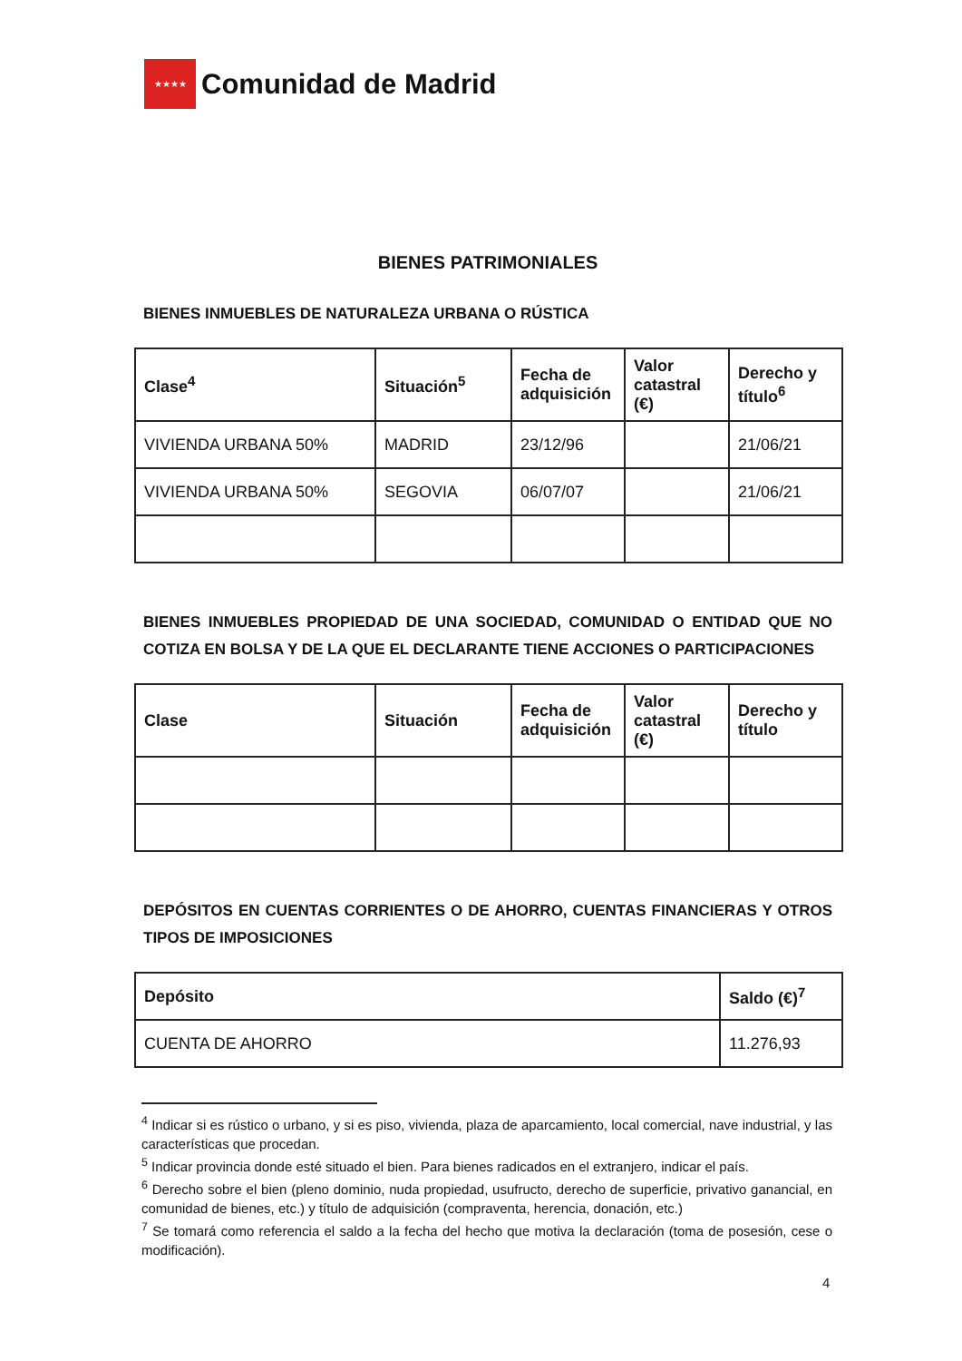★★★★
Comunidad de Madrid
BIENES PATRIMONIALES
BIENES INMUEBLES DE NATURALEZA URBANA O RÚSTICA
| Clase<sup>4</sup> | Situación<sup>5</sup> | Fecha de adquisición | Valor catastral (€) | Derecho y título<sup>6</sup> |
| --- | --- | --- | --- | --- |
| VIVIENDA URBANA 50% | MADRID | 23/12/96 | | 21/06/21 |
| VIVIENDA URBANA 50% | SEGOVIA | 06/07/07 | | 21/06/21 |
BIENES INMUEBLES PROPIEDAD DE UNA SOCIEDAD, COMUNIDAD O ENTIDAD QUE NO COTIZA EN BOLSA Y DE LA QUE EL DECLARANTE TIENE ACCIONES O PARTICIPACIONES
| Clase | Situación | Fecha de adquisición | Valor catastral (€) | Derecho y título |
| --- | --- | --- | --- | --- |
DEPÓSITOS EN CUENTAS CORRIENTES O DE AHORRO, CUENTAS FINANCIERAS Y OTROS TIPOS DE IMPOSICIONES
| Depósito | Saldo (€)<sup>7</sup> |
| --- | --- |
| CUENTA DE AHORRO | 11.276,93 |
<sup>4</sup> Indicar si es rústico o urbano, y si es piso, vivienda, plaza de aparcamiento, local comercial, nave industrial, y las características que procedan.
<sup>5</sup> Indicar provincia donde esté situado el bien. Para bienes radicados en el extranjero, indicar el país.
<sup>6</sup> Derecho sobre el bien (pleno dominio, nuda propiedad, usufructo, derecho de superficie, privativo ganancial, en comunidad de bienes, etc.) y título de adquisición (compraventa, herencia, donación, etc.)
<sup>7</sup> Se tomará como referencia el saldo a la fecha del hecho que motiva la declaración (toma de posesión, cese o modificación).
4